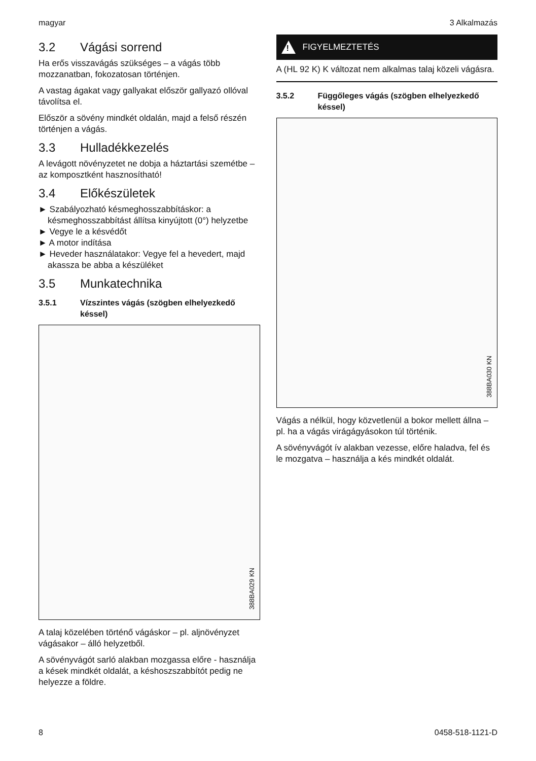magyar 3 Alkalmazás
3.2 Vágási sorrend
Ha erős visszavágás szükséges – a vágás több mozzanatban, fokozatosan történjen.
A vastag ágakat vagy gallyakat először gallyazó ollóval távolítsa el.
Először a sövény mindkét oldalán, majd a felső részén történjen a vágás.
3.3 Hulladékkezelés
A levágott növényzetet ne dobja a háztartási szemétbe – az komposztként hasznosítható!
3.4 Előkészületek
► Szabályozható késmeghosszabbításkor: a késmeghosszabbítást állítsa kinyújtott (0°) helyzetbe
► Vegye le a késvédőt
► A motor indítása
► Heveder használatakor: Vegye fel a hevedert, majd akassza be abba a készüléket
3.5 Munkatechnika
3.5.1 Vízszintes vágás (szögben elhelyez­kedő késsel)
388BA029 KN
A talaj közelében történő vágáskor – pl. aljnö­vényzet vágásakor – álló helyzetből.
A sövényvágót sarló alakban mozgassa előre - használja a kések mindkét oldalát, a késhosz­szabbítót pedig ne helyezze a földre.
!
FIGYELMEZTETÉS
A (HL 92 K) K változat nem alkalmas talaj közeli vágásra.
3.5.2 Függőleges vágás (szögben elhelyez­kedő késsel)
388BA030 KN
Vágás a nélkül, hogy közvetlenül a bokor mellett állna – pl. ha a vágás virágágyásokon túl törté­nik.
A sövényvágót ív alakban vezesse, előre haladva, fel és le mozgatva – használja a kés mindkét oldalát.
8 0458-518-1121-D